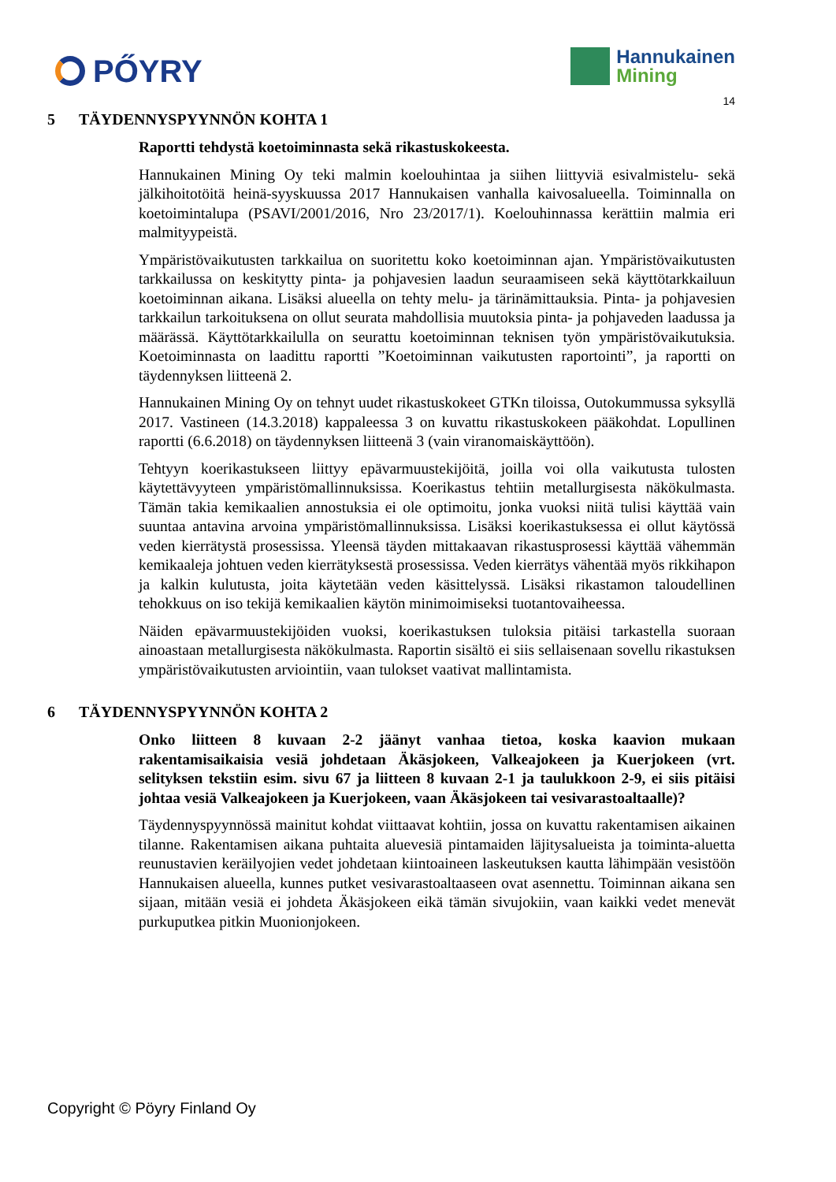PŐYRY
Hannukainen
Mining
14
5 TÄYDENNYSPYYNNÖN KOHTA 1
Raportti tehdystä koetoiminnasta sekä rikastuskokeesta.
Hannukainen Mining Oy teki malmin koelouhintaa ja siihen liittyviä esivalmistelu- sekä jälkihoitotöitä heinä-syyskuussa 2017 Hannukaisen vanhalla kaivosalueella. Toiminnalla on koetoimintalupa (PSAVI/2001/2016, Nro 23/2017/1). Koelouhinnassa kerättiin malmia eri malmityypeistä.
Ympäristövaikutusten tarkkailua on suoritettu koko koetoiminnan ajan. Ympäristövaikutusten tarkkailussa on keskitytty pinta- ja pohjavesien laadun seuraamiseen sekä käyttötarkkailuun koetoiminnan aikana. Lisäksi alueella on tehty melu- ja tärinämittauksia. Pinta- ja pohjavesien tarkkailun tarkoituksena on ollut seurata mahdollisia muutoksia pinta- ja pohjaveden laadussa ja määrässä. Käyttötarkkailulla on seurattu koetoiminnan teknisen työn ympäristövaikutuksia. Koetoiminnasta on laadittu raportti ”Koetoiminnan vaikutusten raportointi”, ja raportti on täydennyksen liitteenä 2.
Hannukainen Mining Oy on tehnyt uudet rikastuskokeet GTKn tiloissa, Outokummussa syksyllä 2017. Vastineen (14.3.2018) kappaleessa 3 on kuvattu rikastuskokeen pääkohdat. Lopullinen raportti (6.6.2018) on täydennyksen liitteenä 3 (vain viranomaiskäyttöön).
Tehtyyn koerikastukseen liittyy epävarmuustekijöitä, joilla voi olla vaikutusta tulosten käytettävyyteen ympäristömallinnuksissa. Koerikastus tehtiin metallurgisesta näkökulmasta. Tämän takia kemikaalien annostuksia ei ole optimoitu, jonka vuoksi niitä tulisi käyttää vain suuntaa antavina arvoina ympäristömallinnuksissa. Lisäksi koerikastuksessa ei ollut käytössä veden kierrätystä prosessissa. Yleensä täyden mittakaavan rikastusprosessi käyttää vähemmän kemikaaleja johtuen veden kierrätyksestä prosessissa. Veden kierrätys vähentää myös rikkihapon ja kalkin kulutusta, joita käytetään veden käsittelyssä. Lisäksi rikastamon taloudellinen tehokkuus on iso tekijä kemikaalien käytön minimoimiseksi tuotantovaiheessa.
Näiden epävarmuustekijöiden vuoksi, koerikastuksen tuloksia pitäisi tarkastella suoraan ainoastaan metallurgisesta näkökulmasta. Raportin sisältö ei siis sellaisenaan sovellu rikastuksen ympäristövaikutusten arviointiin, vaan tulokset vaativat mallintamista.
6 TÄYDENNYSPYYNNÖN KOHTA 2
Onko liitteen 8 kuvaan 2-2 jäänyt vanhaa tietoa, koska kaavion mukaan rakentamisaikaisia vesiä johdetaan Äkäsjokeen, Valkeajokeen ja Kuerjokeen (vrt. selityksen tekstiin esim. sivu 67 ja liitteen 8 kuvaan 2-1 ja taulukkoon 2-9, ei siis pitäisi johtaa vesiä Valkeajokeen ja Kuerjokeen, vaan Äkäsjokeen tai vesivarastoaltaalle)?
Täydennyspyynnössä mainitut kohdat viittaavat kohtiin, jossa on kuvattu rakentamisen aikainen tilanne. Rakentamisen aikana puhtaita aluevesiä pintamaiden läjitysalueista ja toiminta-aluetta reunustavien keräilyojien vedet johdetaan kiintoaineen laskeutuksen kautta lähimpään vesistöön Hannukaisen alueella, kunnes putket vesivarastoaltaaseen ovat asennettu. Toiminnan aikana sen sijaan, mitään vesiä ei johdeta Äkäsjokeen eikä tämän sivujokiin, vaan kaikki vedet menevät purkuputkea pitkin Muonionjokeen.
Copyright © Pöyry Finland Oy